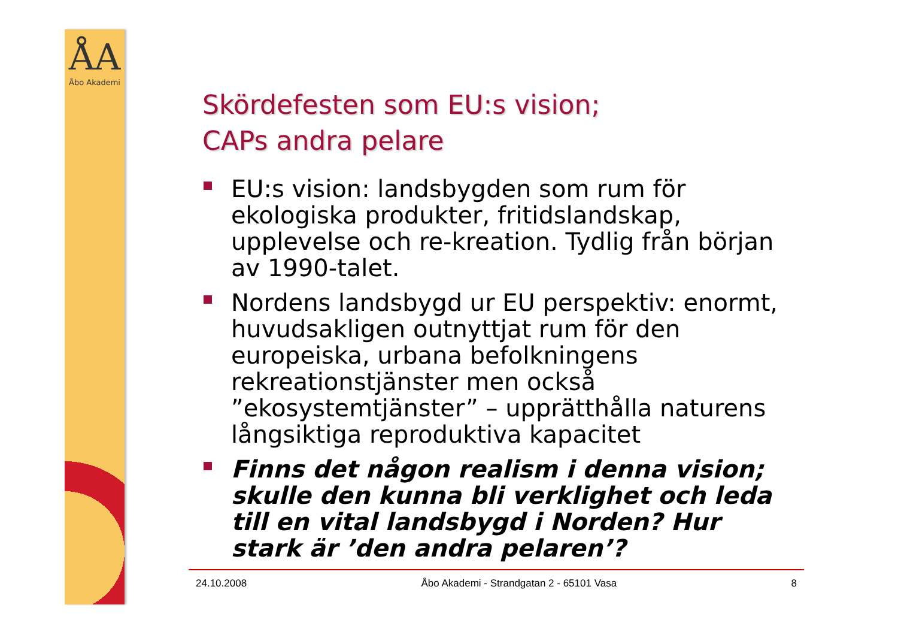ÅA
Åbo Akademi
Skördefesten som EU:s vision;
CAPs andra pelare
EU:s vision: landsbygden som rum för ekologiska produkter, fritidslandskap, upplevelse och re-kreation. Tydlig från början av 1990-talet.
Nordens landsbygd ur EU perspektiv: enormt, huvudsakligen outnyttjat rum för den europeiska, urbana befolkningens rekreationstjänster men också ”ekosystemtjänster” – upprätthålla naturens långsiktiga reproduktiva kapacitet
Finns det någon realism i denna vision; skulle den kunna bli verklighet och leda till en vital landsbygd i Norden? Hur stark är ’den andra pelaren’?
24.10.2008 Åbo Akademi - Strandgatan 2 - 65101 Vasa 8